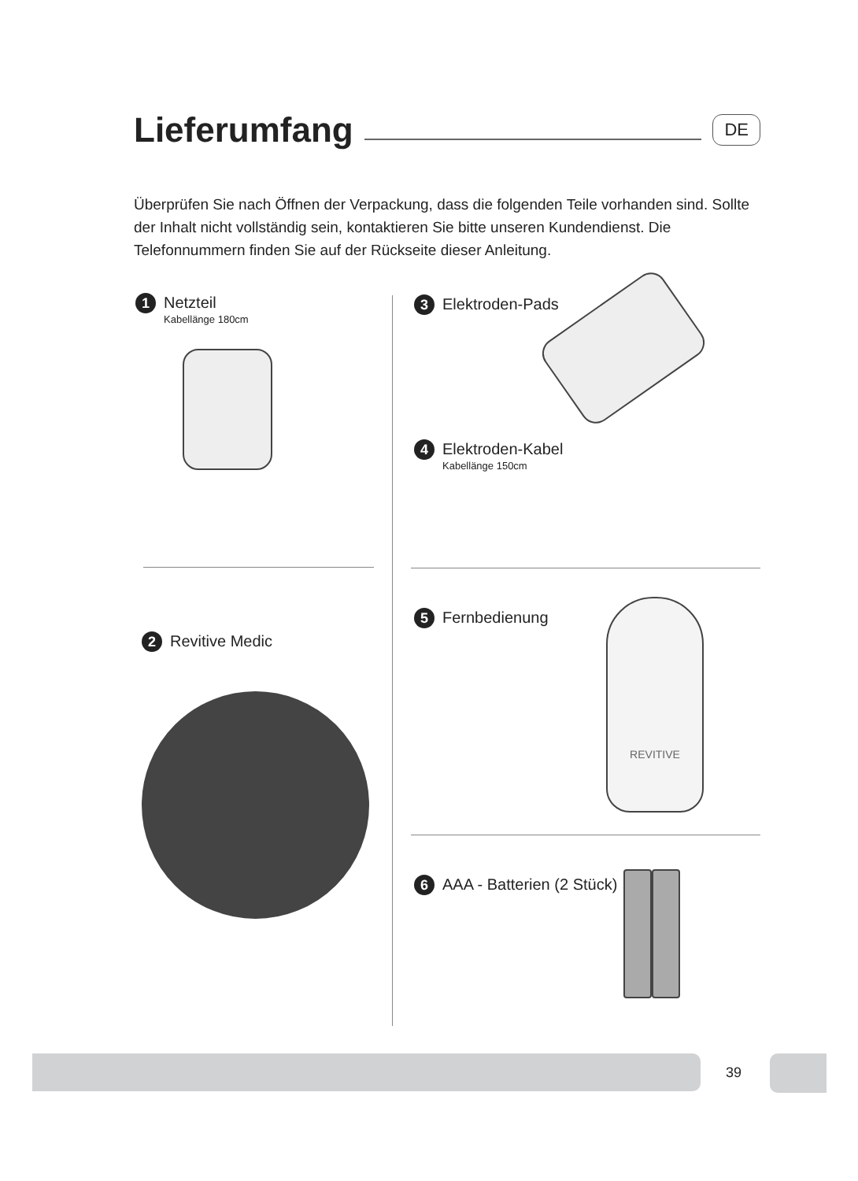Lieferumfang
DE
Überprüfen Sie nach Öffnen der Verpackung, dass die folgenden Teile vorhanden sind. Sollte der Inhalt nicht vollständig sein, kontaktieren Sie bitte unseren Kundendienst. Die Telefonnummern finden Sie auf der Rückseite dieser Anleitung.
1 Netzteil
Kabellänge 180cm
2 Revitive Medic
3 Elektroden-Pads
4 Elektroden-Kabel
Kabellänge 150cm
5 Fernbedienung
REVITIVE
6 AAA - Batterien (2 Stück)
39